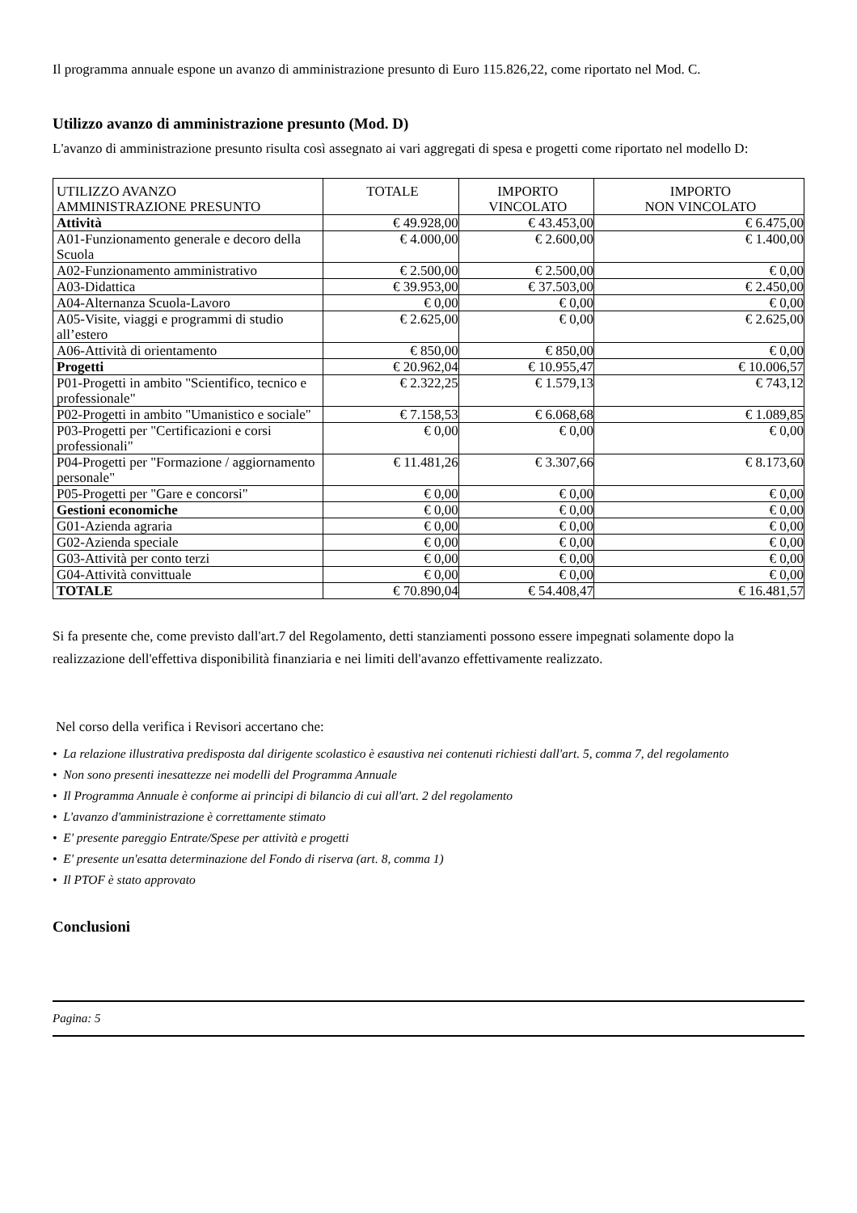Il programma annuale espone un avanzo di amministrazione presunto di Euro 115.826,22, come riportato nel Mod. C.
Utilizzo avanzo di amministrazione presunto (Mod. D)
L'avanzo di amministrazione presunto risulta così assegnato ai vari aggregati di spesa e progetti come riportato nel modello D:
| UTILIZZO AVANZO AMMINISTRAZIONE PRESUNTO | TOTALE | IMPORTO VINCOLATO | IMPORTO NON VINCOLATO |
| --- | --- | --- | --- |
| Attività | € 49.928,00 | € 43.453,00 | € 6.475,00 |
| A01-Funzionamento generale e decoro della Scuola | € 4.000,00 | € 2.600,00 | € 1.400,00 |
| A02-Funzionamento amministrativo | € 2.500,00 | € 2.500,00 | € 0,00 |
| A03-Didattica | € 39.953,00 | € 37.503,00 | € 2.450,00 |
| A04-Alternanza Scuola-Lavoro | € 0,00 | € 0,00 | € 0,00 |
| A05-Visite, viaggi e programmi di studio all’estero | € 2.625,00 | € 0,00 | € 2.625,00 |
| A06-Attività di orientamento | € 850,00 | € 850,00 | € 0,00 |
| Progetti | € 20.962,04 | € 10.955,47 | € 10.006,57 |
| P01-Progetti in ambito "Scientifico, tecnico e professionale" | € 2.322,25 | € 1.579,13 | € 743,12 |
| P02-Progetti in ambito "Umanistico e sociale" | € 7.158,53 | € 6.068,68 | € 1.089,85 |
| P03-Progetti per "Certificazioni e corsi professionali" | € 0,00 | € 0,00 | € 0,00 |
| P04-Progetti per "Formazione / aggiornamento personale" | € 11.481,26 | € 3.307,66 | € 8.173,60 |
| P05-Progetti per "Gare e concorsi" | € 0,00 | € 0,00 | € 0,00 |
| Gestioni economiche | € 0,00 | € 0,00 | € 0,00 |
| G01-Azienda agraria | € 0,00 | € 0,00 | € 0,00 |
| G02-Azienda speciale | € 0,00 | € 0,00 | € 0,00 |
| G03-Attività per conto terzi | € 0,00 | € 0,00 | € 0,00 |
| G04-Attività convittuale | € 0,00 | € 0,00 | € 0,00 |
| TOTALE | € 70.890,04 | € 54.408,47 | € 16.481,57 |
Si fa presente che, come previsto dall'art.7 del Regolamento, detti stanziamenti possono essere impegnati solamente dopo la realizzazione dell'effettiva disponibilità finanziaria e nei limiti dell'avanzo effettivamente realizzato.
Nel corso della verifica i Revisori accertano che:
• La relazione illustrativa predisposta dal dirigente scolastico è esaustiva nei contenuti richiesti dall'art. 5, comma 7, del regolamento
• Non sono presenti inesattezze nei modelli del Programma Annuale
• Il Programma Annuale è conforme ai principi di bilancio di cui all'art. 2 del regolamento
• L'avanzo d'amministrazione è correttamente stimato
• E' presente pareggio Entrate/Spese per attività e progetti
• E' presente un'esatta determinazione del Fondo di riserva (art. 8, comma 1)
• Il PTOF è stato approvato
Conclusioni
Pagina: 5